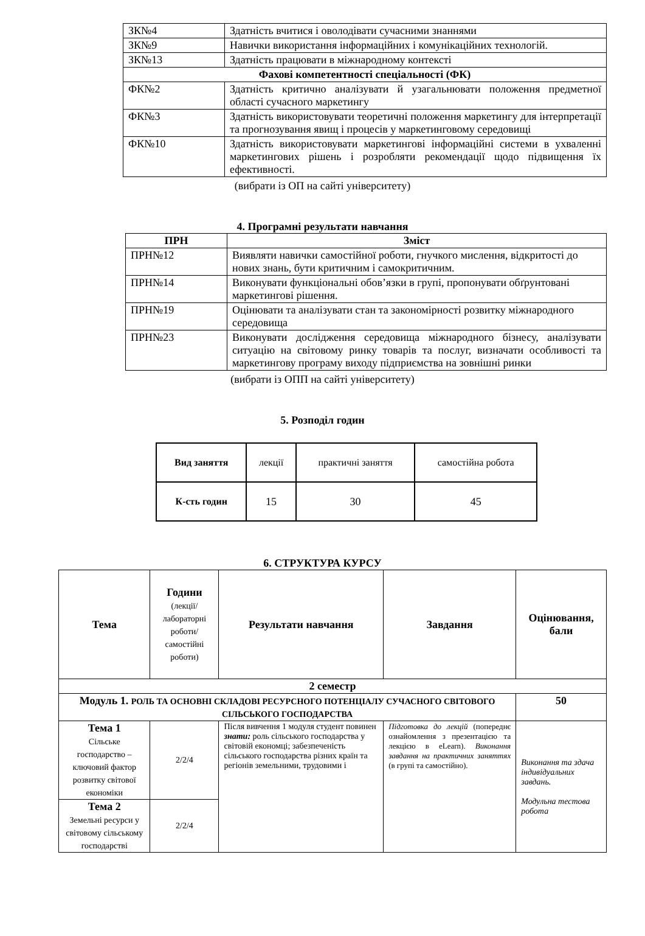| ЗК№4 | Здатність вчитися і оволодівати сучасними знаннями |
| ЗК№9 | Навички використання інформаційних і комунікаційних технологій. |
| ЗК№13 | Здатність працювати в міжнародному контексті |
| Фахові компетентності спеціальності (ФК) | |
| ФК№2 | Здатність критично аналізувати й узагальнювати положення предметної області сучасного маркетингу |
| ФК№3 | Здатність використовувати теоретичні положення маркетингу для інтерпретації та прогнозування явищ і процесів у маркетинговому середовищі |
| ФК№10 | Здатність використовувати маркетингові інформаційні системи в ухваленні маркетингових рішень і розробляти рекомендації щодо підвищення їх ефективності. |
(вибрати із ОП на сайті університету)
4. Програмні результати навчання
| ПРН | Зміст |
| --- | --- |
| ПРН№12 | Виявляти навички самостійної роботи, гнучкого мислення, відкритості до нових знань, бути критичним і самокритичним. |
| ПРН№14 | Виконувати функціональні обов’язки в групі, пропонувати обґрунтовані маркетингові рішення. |
| ПРН№19 | Оцінювати та аналізувати стан та закономірності розвитку міжнародного середовища |
| ПРН№23 | Виконувати дослідження середовища міжнародного бізнесу, аналізувати ситуацію на світовому ринку товарів та послуг, визначати особливості та маркетингову програму виходу підприємства на зовнішні ринки |
(вибрати із ОПП на сайті університету)
5. Розподіл годин
| Вид заняття | лекції | практичні заняття | самостійна робота |
| К-сть годин | 15 | 30 | 45 |
6. СТРУКТУРА КУРСУ
| Тема | Години (лекції/ лабораторні роботи/ самостійні роботи) | Результати навчання | Завдання | Оцінювання, бали |
| 2 семестр | | | | |
| Модуль 1. РОЛЬ ТА ОСНОВНІ СКЛАДОВІ РЕСУРСНОГО ПОТЕНЦІАЛУ СУЧАСНОГО СВІТОВОГО СІЛЬСЬКОГО ГОСПОДАРСТВА | | | | 50 |
| Тема 1 Сільське господарство – ключовий фактор розвитку світової економіки | 2/2/4 | Після вивчення 1 модуля студент повинен знати: роль сільського господарства у світовій економці; забезпеченість сільського господарства різних країн та регіонів земельними, трудовими і | Підготовка до лекцій (попереднє ознайомлення з презентацією та лекцією в eLearn). Виконання завдання на практичних заняттях (в групі та самостійно). | Виконання та здача індивідуальних завдань. Модульна тестова робота |
| Тема 2 Земельні ресурси у світовому сільському господарстві | 2/2/4 | | | |